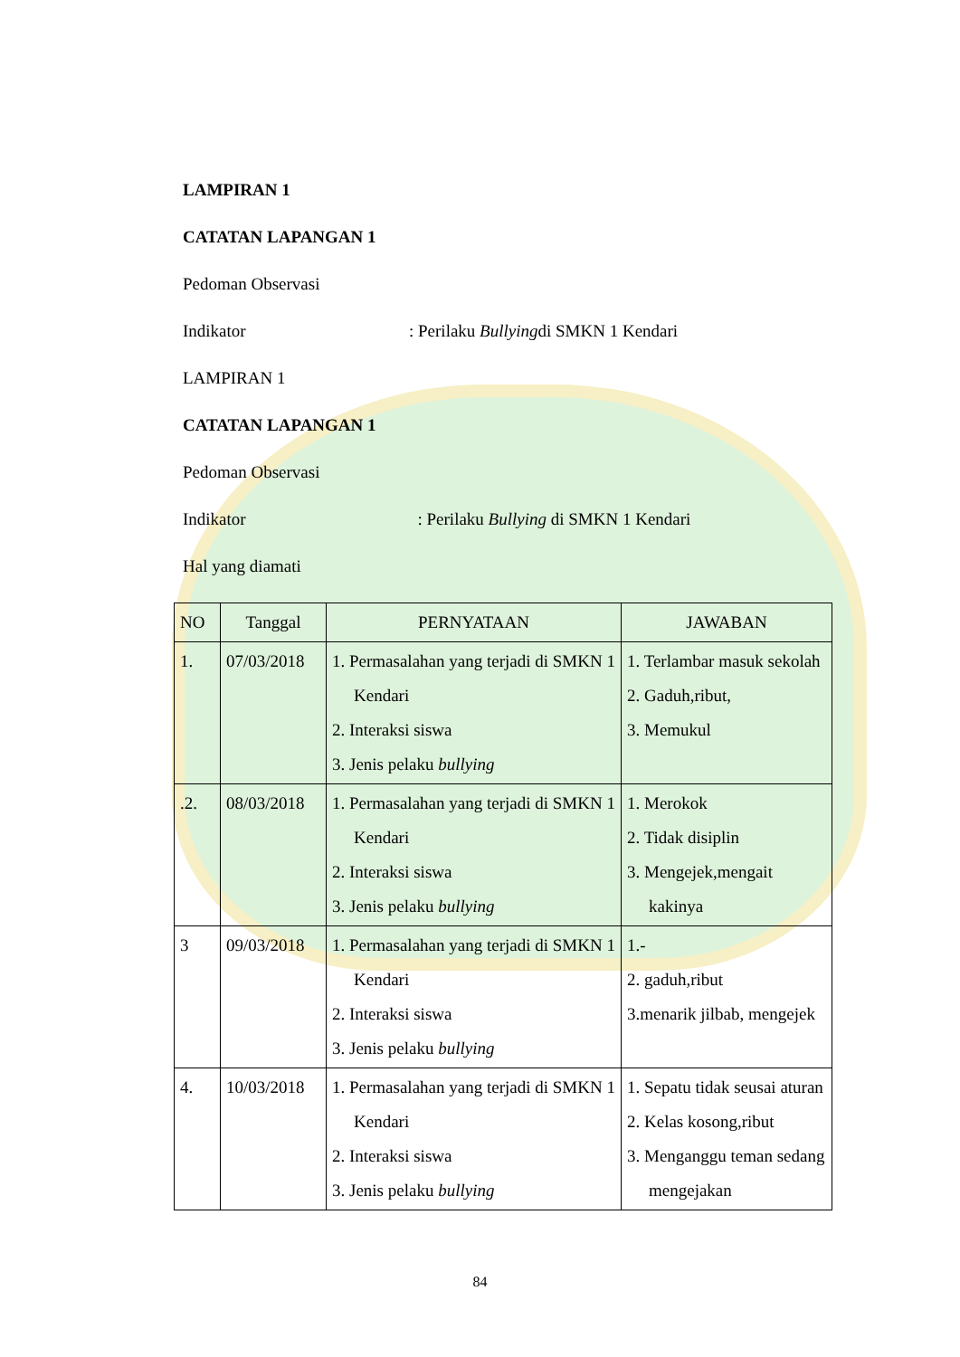LAMPIRAN 1
CATATAN LAPANGAN 1
Pedoman Observasi
Indikator: Perilaku Bullyingdi SMKN 1 Kendari
LAMPIRAN 1
CATATAN LAPANGAN 1
Pedoman Observasi
Indikator : Perilaku Bullying di SMKN 1 Kendari
Hal yang diamati
| NO | Tanggal | PERNYATAAN | JAWABAN |
| 1. | 07/03/2018 | 1. Permasalahan yang terjadi di SMKN 1 Kendari 2. Interaksi siswa 3. Jenis pelaku bullying | 1. Terlambar masuk sekolah 2. Gaduh,ribut, 3. Memukul |
| .2. | 08/03/2018 | 1. Permasalahan yang terjadi di SMKN 1 Kendari 2. Interaksi siswa 3. Jenis pelaku bullying | 1. Merokok 2. Tidak disiplin 3. Mengejek,mengait kakinya |
| 3 | 09/03/2018 | 1. Permasalahan yang terjadi di SMKN 1 Kendari 2. Interaksi siswa 3. Jenis pelaku bullying | 1.- 2. gaduh,ribut 3.menarik jilbab, mengejek |
| 4. | 10/03/2018 | 1. Permasalahan yang terjadi di SMKN 1 Kendari 2. Interaksi siswa 3. Jenis pelaku bullying | 1. Sepatu tidak seusai aturan 2. Kelas kosong,ribut 3. Menganggu teman sedang mengejakan |
84